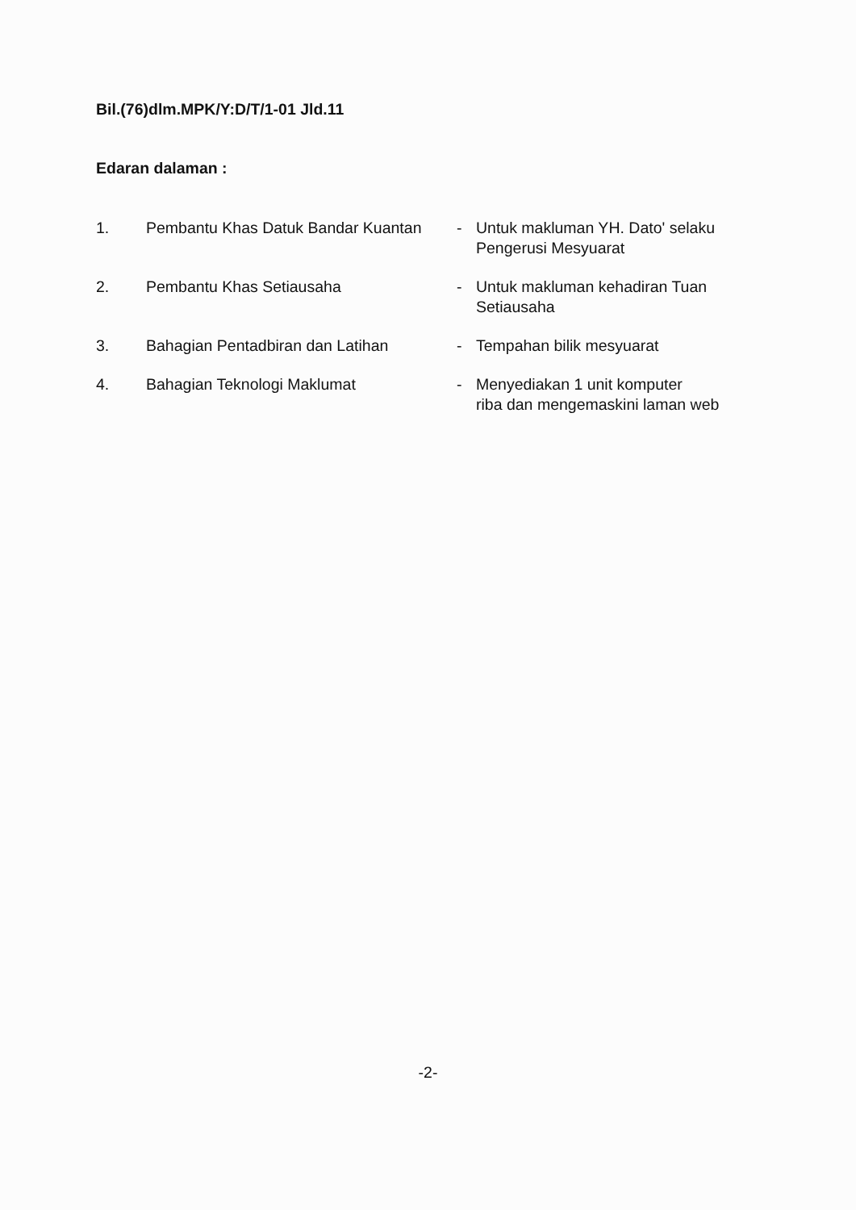Bil.(76)dlm.MPK/Y:D/T/1-01 Jld.11
Edaran dalaman :
| 1. | Pembantu Khas Datuk Bandar Kuantan | - | Untuk makluman YH. Dato' selaku Pengerusi Mesyuarat |
| 2. | Pembantu Khas Setiausaha | - | Untuk makluman kehadiran Tuan Setiausaha |
| 3. | Bahagian Pentadbiran dan Latihan | - | Tempahan bilik mesyuarat |
| 4. | Bahagian Teknologi Maklumat | - | Menyediakan 1 unit komputer riba dan mengemaskini laman web |
-2-